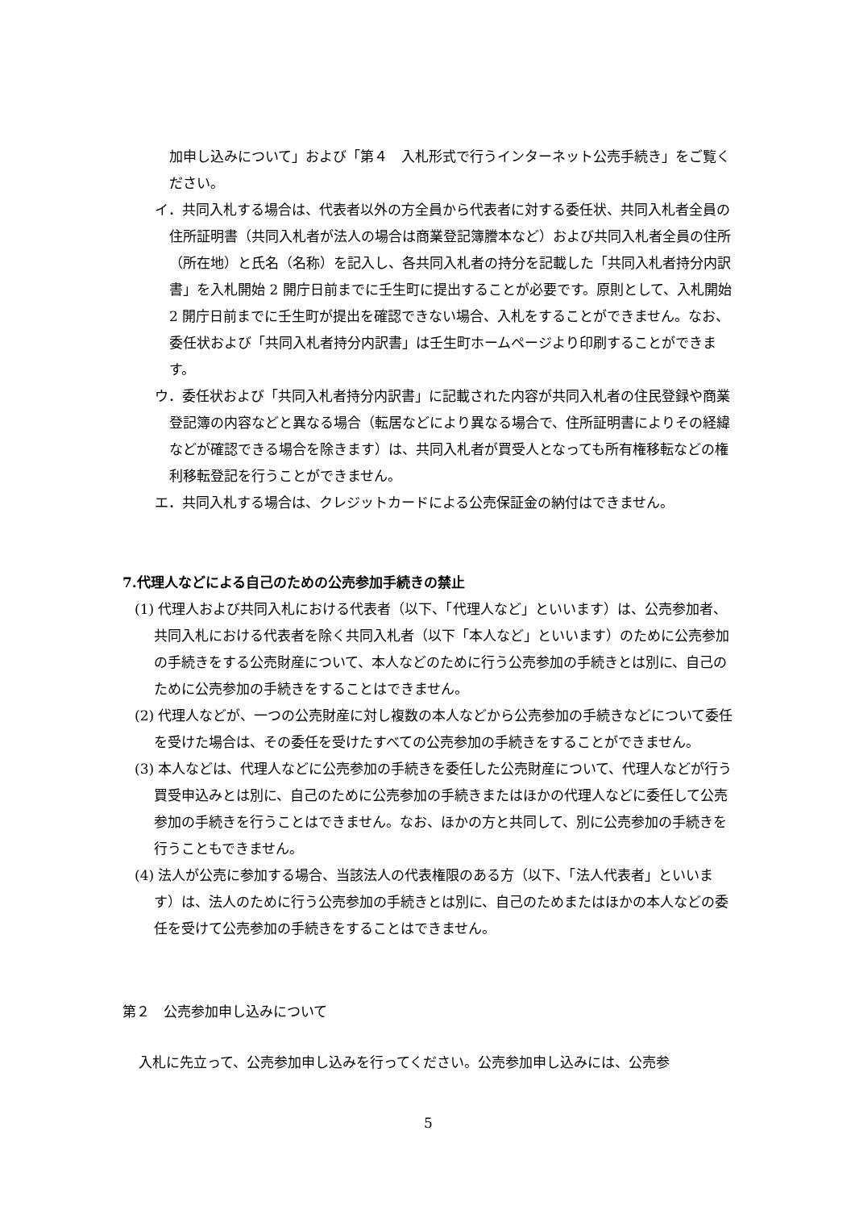加申し込みについて」および「第４　入札形式で行うインターネット公売手続き」をご覧ください。
イ．共同入札する場合は、代表者以外の方全員から代表者に対する委任状、共同入札者全員の住所証明書（共同入札者が法人の場合は商業登記簿謄本など）および共同入札者全員の住所（所在地）と氏名（名称）を記入し、各共同入札者の持分を記載した「共同入札者持分内訳書」を入札開始 2 開庁日前までに壬生町に提出することが必要です。原則として、入札開始 2 開庁日前までに壬生町が提出を確認できない場合、入札をすることができません。なお、委任状および「共同入札者持分内訳書」は壬生町ホームページより印刷することができます。
ウ．委任状および「共同入札者持分内訳書」に記載された内容が共同入札者の住民登録や商業登記簿の内容などと異なる場合（転居などにより異なる場合で、住所証明書によりその経緯などが確認できる場合を除きます）は、共同入札者が買受人となっても所有権移転などの権利移転登記を行うことができません。
エ．共同入札する場合は、クレジットカードによる公売保証金の納付はできません。
7.代理人などによる自己のための公売参加手続きの禁止
(1) 代理人および共同入札における代表者（以下、「代理人など」といいます）は、公売参加者、共同入札における代表者を除く共同入札者（以下「本人など」といいます）のために公売参加の手続きをする公売財産について、本人などのために行う公売参加の手続きとは別に、自己のために公売参加の手続きをすることはできません。
(2) 代理人などが、一つの公売財産に対し複数の本人などから公売参加の手続きなどについて委任を受けた場合は、その委任を受けたすべての公売参加の手続きをすることができません。
(3) 本人などは、代理人などに公売参加の手続きを委任した公売財産について、代理人などが行う買受申込みとは別に、自己のために公売参加の手続きまたはほかの代理人などに委任して公売参加の手続きを行うことはできません。なお、ほかの方と共同して、別に公売参加の手続きを行うこともできません。
(4) 法人が公売に参加する場合、当該法人の代表権限のある方（以下、「法人代表者」といいます）は、法人のために行う公売参加の手続きとは別に、自己のためまたはほかの本人などの委任を受けて公売参加の手続きをすることはできません。
第２　公売参加申し込みについて
入札に先立って、公売参加申し込みを行ってください。公売参加申し込みには、公売参
5